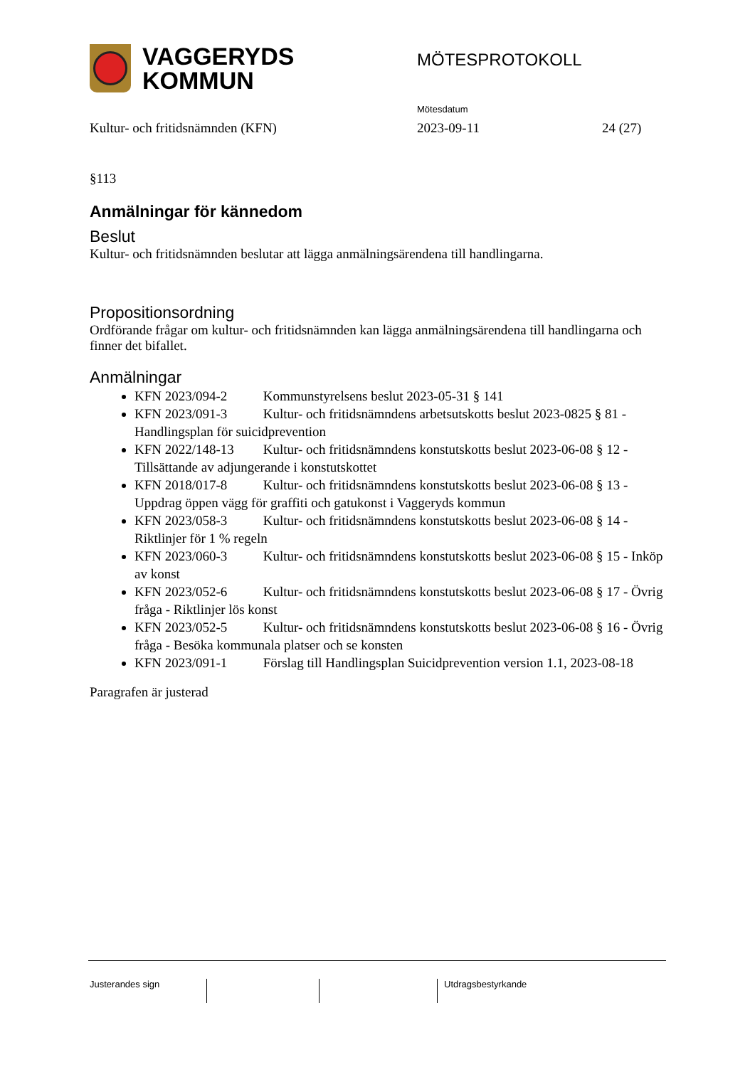VAGGERYDS
KOMMUN
MÖTESPROTOKOLL
Mötesdatum
Kultur- och fritidsnämnden (KFN) 2023-09-11 24 (27)
§113
Anmälningar för kännedom
Beslut
Kultur- och fritidsnämnden beslutar att lägga anmälningsärendena till handlingarna.
Propositionsordning
Ordförande frågar om kultur- och fritidsnämnden kan lägga anmälningsärendena till handlingarna och finner det bifallet.
Anmälningar
KFN 2023/094-2 Kommunstyrelsens beslut 2023-05-31 § 141
KFN 2023/091-3 Kultur- och fritidsnämndens arbetsutskotts beslut 2023-0825 § 81 - Handlingsplan för suicidprevention
KFN 2022/148-13 Kultur- och fritidsnämndens konstutskotts beslut 2023-06-08 § 12 - Tillsättande av adjungerande i konstutskottet
KFN 2018/017-8 Kultur- och fritidsnämndens konstutskotts beslut 2023-06-08 § 13 - Uppdrag öppen vägg för graffiti och gatukonst i Vaggeryds kommun
KFN 2023/058-3 Kultur- och fritidsnämndens konstutskotts beslut 2023-06-08 § 14 - Riktlinjer för 1 % regeln
KFN 2023/060-3 Kultur- och fritidsnämndens konstutskotts beslut 2023-06-08 § 15 - Inköp av konst
KFN 2023/052-6 Kultur- och fritidsnämndens konstutskotts beslut 2023-06-08 § 17 - Övrig fråga - Riktlinjer lös konst
KFN 2023/052-5 Kultur- och fritidsnämndens konstutskotts beslut 2023-06-08 § 16 - Övrig fråga - Besöka kommunala platser och se konsten
KFN 2023/091-1 Förslag till Handlingsplan Suicidprevention version 1.1, 2023-08-18
Paragrafen är justerad
Justerandes sign Utdragsbestyrkande